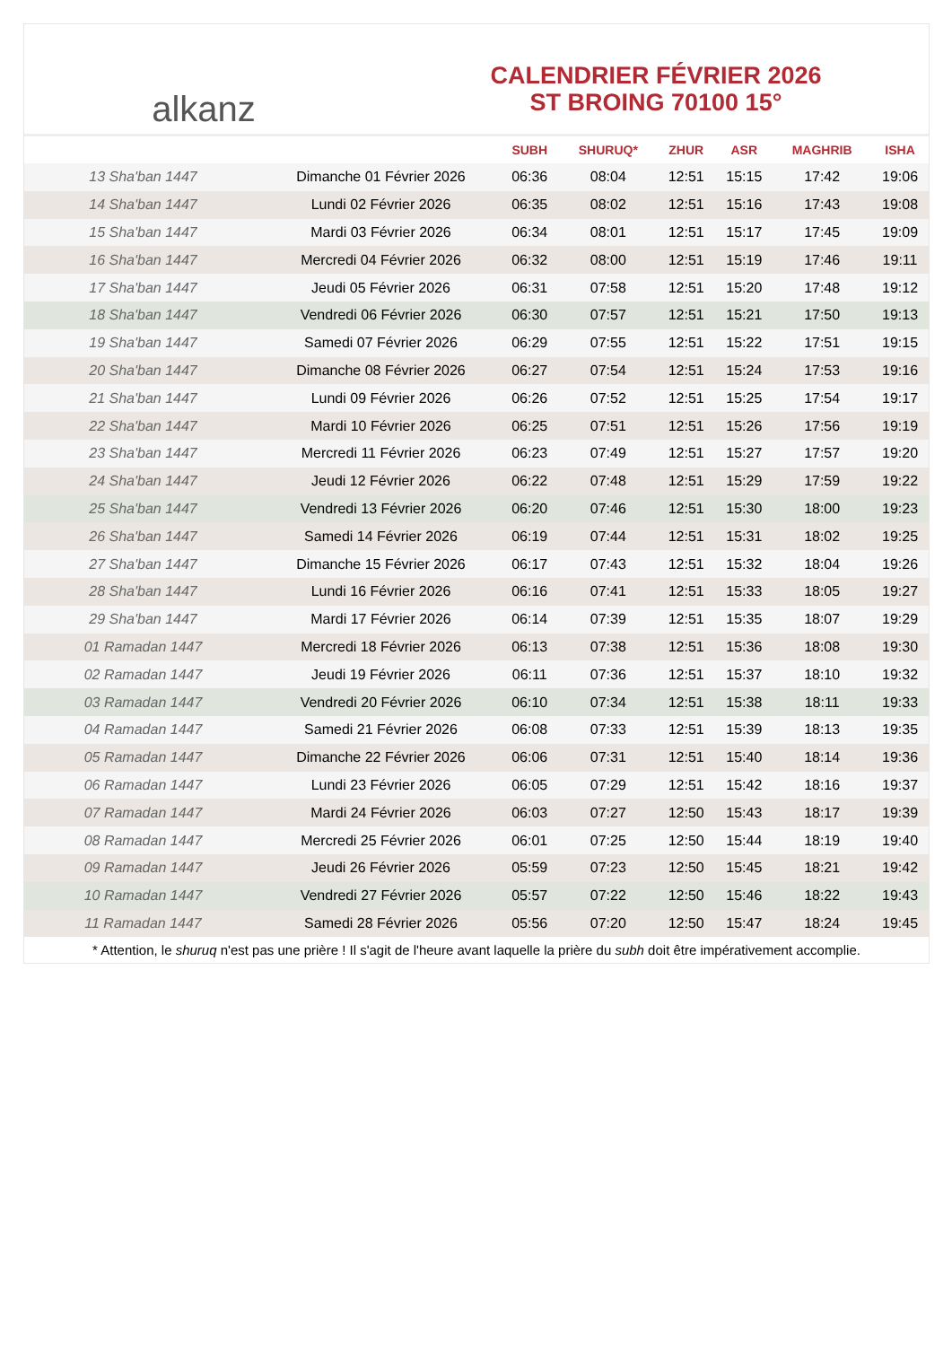alkanz
CALENDRIER FÉVRIER 2026
ST BROING 70100 15°
| | | SUBH | SHURUQ* | ZHUR | ASR | MAGHRIB | ISHA |
| --- | --- | --- | --- | --- | --- | --- | --- |
| 13 Sha'ban 1447 | Dimanche 01 Février 2026 | 06:36 | 08:04 | 12:51 | 15:15 | 17:42 | 19:06 |
| 14 Sha'ban 1447 | Lundi 02 Février 2026 | 06:35 | 08:02 | 12:51 | 15:16 | 17:43 | 19:08 |
| 15 Sha'ban 1447 | Mardi 03 Février 2026 | 06:34 | 08:01 | 12:51 | 15:17 | 17:45 | 19:09 |
| 16 Sha'ban 1447 | Mercredi 04 Février 2026 | 06:32 | 08:00 | 12:51 | 15:19 | 17:46 | 19:11 |
| 17 Sha'ban 1447 | Jeudi 05 Février 2026 | 06:31 | 07:58 | 12:51 | 15:20 | 17:48 | 19:12 |
| 18 Sha'ban 1447 | Vendredi 06 Février 2026 | 06:30 | 07:57 | 12:51 | 15:21 | 17:50 | 19:13 |
| 19 Sha'ban 1447 | Samedi 07 Février 2026 | 06:29 | 07:55 | 12:51 | 15:22 | 17:51 | 19:15 |
| 20 Sha'ban 1447 | Dimanche 08 Février 2026 | 06:27 | 07:54 | 12:51 | 15:24 | 17:53 | 19:16 |
| 21 Sha'ban 1447 | Lundi 09 Février 2026 | 06:26 | 07:52 | 12:51 | 15:25 | 17:54 | 19:17 |
| 22 Sha'ban 1447 | Mardi 10 Février 2026 | 06:25 | 07:51 | 12:51 | 15:26 | 17:56 | 19:19 |
| 23 Sha'ban 1447 | Mercredi 11 Février 2026 | 06:23 | 07:49 | 12:51 | 15:27 | 17:57 | 19:20 |
| 24 Sha'ban 1447 | Jeudi 12 Février 2026 | 06:22 | 07:48 | 12:51 | 15:29 | 17:59 | 19:22 |
| 25 Sha'ban 1447 | Vendredi 13 Février 2026 | 06:20 | 07:46 | 12:51 | 15:30 | 18:00 | 19:23 |
| 26 Sha'ban 1447 | Samedi 14 Février 2026 | 06:19 | 07:44 | 12:51 | 15:31 | 18:02 | 19:25 |
| 27 Sha'ban 1447 | Dimanche 15 Février 2026 | 06:17 | 07:43 | 12:51 | 15:32 | 18:04 | 19:26 |
| 28 Sha'ban 1447 | Lundi 16 Février 2026 | 06:16 | 07:41 | 12:51 | 15:33 | 18:05 | 19:27 |
| 29 Sha'ban 1447 | Mardi 17 Février 2026 | 06:14 | 07:39 | 12:51 | 15:35 | 18:07 | 19:29 |
| 01 Ramadan 1447 | Mercredi 18 Février 2026 | 06:13 | 07:38 | 12:51 | 15:36 | 18:08 | 19:30 |
| 02 Ramadan 1447 | Jeudi 19 Février 2026 | 06:11 | 07:36 | 12:51 | 15:37 | 18:10 | 19:32 |
| 03 Ramadan 1447 | Vendredi 20 Février 2026 | 06:10 | 07:34 | 12:51 | 15:38 | 18:11 | 19:33 |
| 04 Ramadan 1447 | Samedi 21 Février 2026 | 06:08 | 07:33 | 12:51 | 15:39 | 18:13 | 19:35 |
| 05 Ramadan 1447 | Dimanche 22 Février 2026 | 06:06 | 07:31 | 12:51 | 15:40 | 18:14 | 19:36 |
| 06 Ramadan 1447 | Lundi 23 Février 2026 | 06:05 | 07:29 | 12:51 | 15:42 | 18:16 | 19:37 |
| 07 Ramadan 1447 | Mardi 24 Février 2026 | 06:03 | 07:27 | 12:50 | 15:43 | 18:17 | 19:39 |
| 08 Ramadan 1447 | Mercredi 25 Février 2026 | 06:01 | 07:25 | 12:50 | 15:44 | 18:19 | 19:40 |
| 09 Ramadan 1447 | Jeudi 26 Février 2026 | 05:59 | 07:23 | 12:50 | 15:45 | 18:21 | 19:42 |
| 10 Ramadan 1447 | Vendredi 27 Février 2026 | 05:57 | 07:22 | 12:50 | 15:46 | 18:22 | 19:43 |
| 11 Ramadan 1447 | Samedi 28 Février 2026 | 05:56 | 07:20 | 12:50 | 15:47 | 18:24 | 19:45 |
* Attention, le shuruq n'est pas une prière ! Il s'agit de l'heure avant laquelle la prière du subh doit être impérativement accomplie.